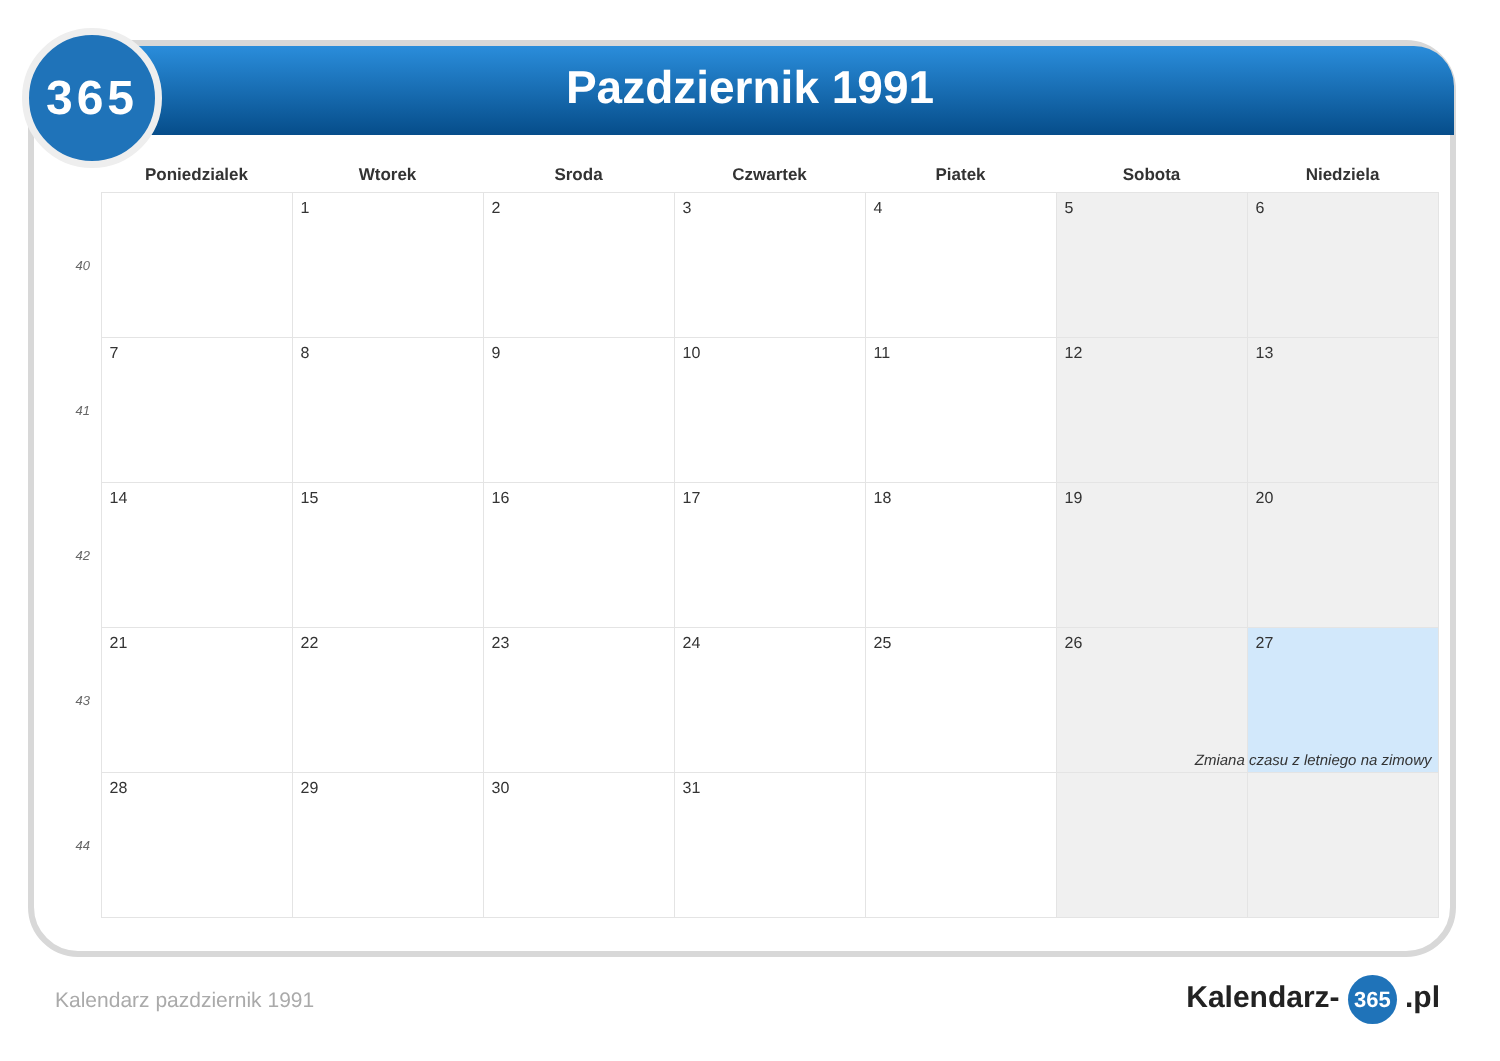365
Pazdziernik 1991
| | Poniedzialek | Wtorek | Sroda | Czwartek | Piatek | Sobota | Niedziela |
| --- | --- | --- | --- | --- | --- | --- | --- |
| 40 | | 1 | 2 | 3 | 4 | 5 | 6 |
| 41 | 7 | 8 | 9 | 10 | 11 | 12 | 13 |
| 42 | 14 | 15 | 16 | 17 | 18 | 19 | 20 |
| 43 | 21 | 22 | 23 | 24 | 25 | 26 | 27 Zmiana czasu z letniego na zimowy |
| 44 | 28 | 29 | 30 | 31 | | | |
Kalendarz pazdziernik 1991 Kalendarz- 365 .pl